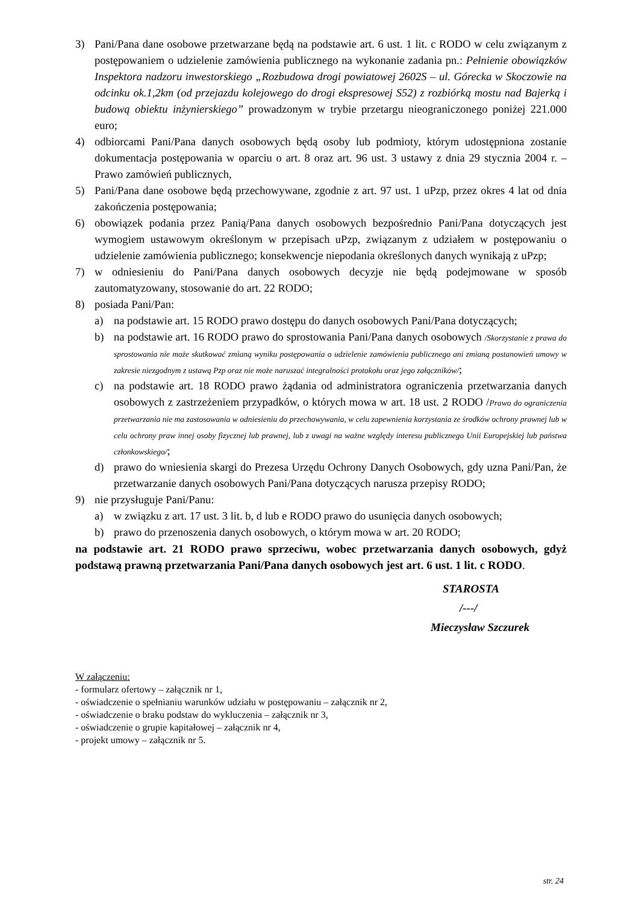3) Pani/Pana dane osobowe przetwarzane będą na podstawie art. 6 ust. 1 lit. c RODO w celu związanym z postępowaniem o udzielenie zamówienia publicznego na wykonanie zadania pn.: Pełnienie obowiązków Inspektora nadzoru inwestorskiego „Rozbudowa drogi powiatowej 2602S – ul. Górecka w Skoczowie na odcinku ok.1,2km (od przejazdu kolejowego do drogi ekspresowej S52) z rozbiórką mostu nad Bajerką i budową obiektu inżynierskiego” prowadzonym w trybie przetargu nieograniczonego poniżej 221.000 euro;
4) odbiorcami Pani/Pana danych osobowych będą osoby lub podmioty, którym udostępniona zostanie dokumentacja postępowania w oparciu o art. 8 oraz art. 96 ust. 3 ustawy z dnia 29 stycznia 2004 r. – Prawo zamówień publicznych,
5) Pani/Pana dane osobowe będą przechowywane, zgodnie z art. 97 ust. 1 uPzp, przez okres 4 lat od dnia zakończenia postępowania;
6) obowiązek podania przez Panią/Pana danych osobowych bezpośrednio Pani/Pana dotyczących jest wymogiem ustawowym określonym w przepisach uPzp, związanym z udziałem w postępowaniu o udzielenie zamówienia publicznego; konsekwencje niepodania określonych danych wynikają z uPzp;
7) w odniesieniu do Pani/Pana danych osobowych decyzje nie będą podejmowane w sposób zautomatyzowany, stosowanie do art. 22 RODO;
8) posiada Pani/Pan:
a) na podstawie art. 15 RODO prawo dostępu do danych osobowych Pani/Pana dotyczących;
b) na podstawie art. 16 RODO prawo do sprostowania Pani/Pana danych osobowych /Skorzystanie z prawa do sprostowania nie może skutkować zmianą wyniku postępowania o udzielenie zamówienia publicznego ani zmianą postanowień umowy w zakresie niezgodnym z ustawą Pzp oraz nie może naruszać integralności protokołu oraz jego załączników/;
c) na podstawie art. 18 RODO prawo żądania od administratora ograniczenia przetwarzania danych osobowych z zastrzeżeniem przypadków, o których mowa w art. 18 ust. 2 RODO /Prawo do ograniczenia przetwarzania nie ma zastosowania w odniesieniu do przechowywania, w celu zapewnienia korzystania ze środków ochrony prawnej lub w celu ochrony praw innej osoby fizycznej lub prawnej, lub z uwagi na ważne względy interesu publicznego Unii Europejskiej lub państwa członkowskiego/;
d) prawo do wniesienia skargi do Prezesa Urzędu Ochrony Danych Osobowych, gdy uzna Pani/Pan, że przetwarzanie danych osobowych Pani/Pana dotyczących narusza przepisy RODO;
9) nie przysługuje Pani/Panu:
a) w związku z art. 17 ust. 3 lit. b, d lub e RODO prawo do usunięcia danych osobowych;
b) prawo do przenoszenia danych osobowych, o którym mowa w art. 20 RODO;
na podstawie art. 21 RODO prawo sprzeciwu, wobec przetwarzania danych osobowych, gdyż podstawą prawną przetwarzania Pani/Pana danych osobowych jest art. 6 ust. 1 lit. c RODO.
STAROSTA
/---/
Mieczysław Szczurek
W załączeniu:
- formularz ofertowy – załącznik nr 1,
- oświadczenie o spełnianiu warunków udziału w postępowaniu – załącznik nr 2,
- oświadczenie o braku podstaw do wykluczenia – załącznik nr 3,
- oświadczenie o grupie kapitałowej – załącznik nr 4,
- projekt umowy – załącznik nr 5.
str. 24